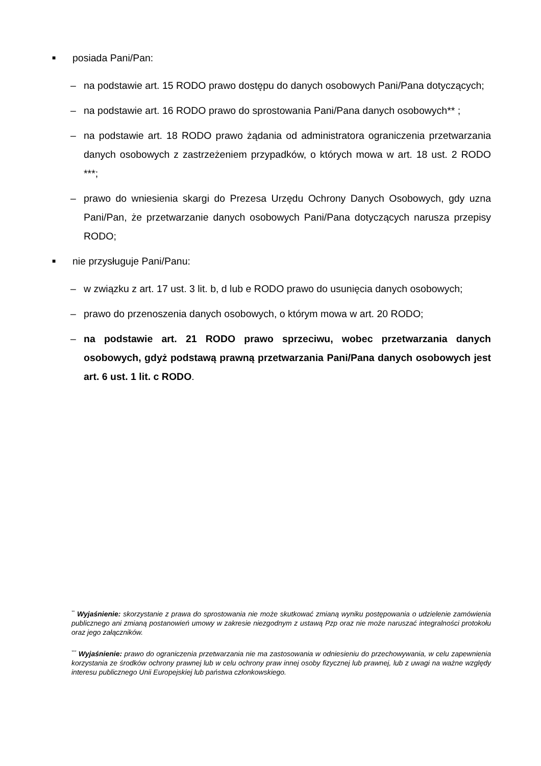■ posiada Pani/Pan:
– na podstawie art. 15 RODO prawo dostępu do danych osobowych Pani/Pana dotyczących;
– na podstawie art. 16 RODO prawo do sprostowania Pani/Pana danych osobowych** ;
– na podstawie art. 18 RODO prawo żądania od administratora ograniczenia przetwarzania danych osobowych z zastrzeżeniem przypadków, o których mowa w art. 18 ust. 2 RODO ***;
– prawo do wniesienia skargi do Prezesa Urzędu Ochrony Danych Osobowych, gdy uzna Pani/Pan, że przetwarzanie danych osobowych Pani/Pana dotyczących narusza przepisy RODO;
■ nie przysługuje Pani/Panu:
– w związku z art. 17 ust. 3 lit. b, d lub e RODO prawo do usunięcia danych osobowych;
– prawo do przenoszenia danych osobowych, o którym mowa w art. 20 RODO;
– na podstawie art. 21 RODO prawo sprzeciwu, wobec przetwarzania danych osobowych, gdyż podstawą prawną przetwarzania Pani/Pana danych osobowych jest art. 6 ust. 1 lit. c RODO.
<sup>**</sup> Wyjaśnienie: skorzystanie z prawa do sprostowania nie może skutkować zmianą wyniku postępowania o udzielenie zamówienia publicznego ani zmianą postanowień umowy w zakresie niezgodnym z ustawą Pzp oraz nie może naruszać integralności protokołu oraz jego załączników.
<sup>***</sup> Wyjaśnienie: prawo do ograniczenia przetwarzania nie ma zastosowania w odniesieniu do przechowywania, w celu zapewnienia korzystania ze środków ochrony prawnej lub w celu ochrony praw innej osoby fizycznej lub prawnej, lub z uwagi na ważne względy interesu publicznego Unii Europejskiej lub państwa członkowskiego.